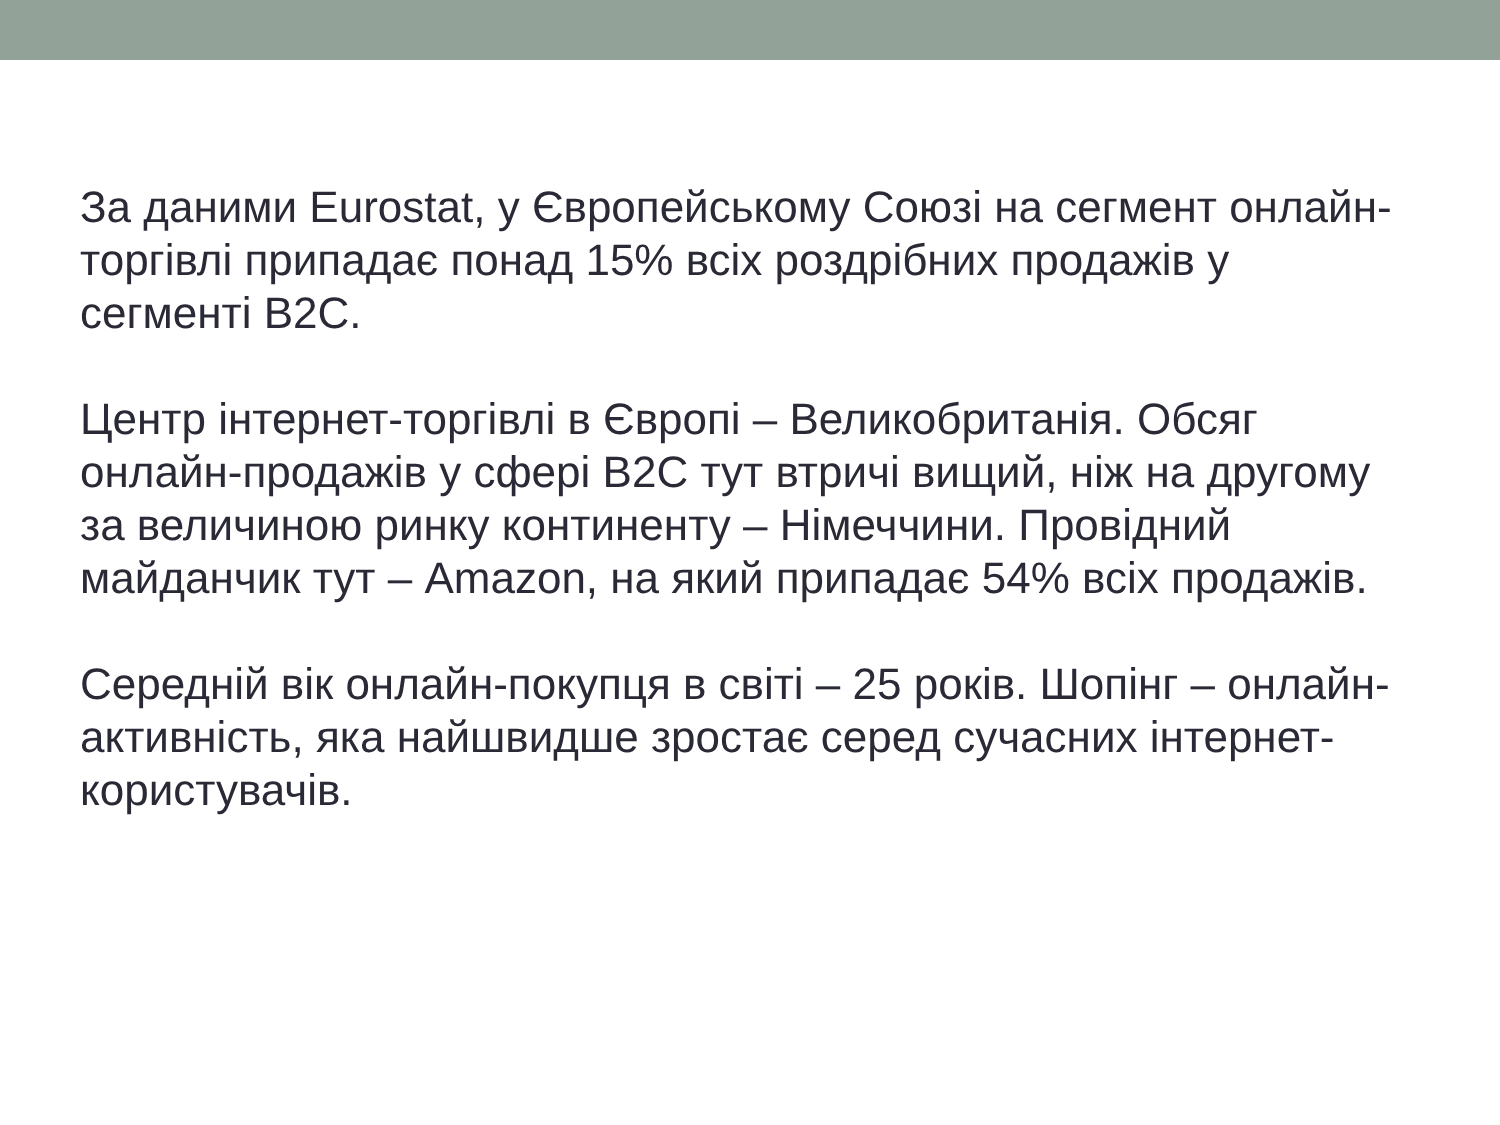За даними Eurostat, у Європейському Союзі на сегмент онлайн-торгівлі припадає понад 15% всіх роздрібних продажів у сегменті B2C.
Центр інтернет-торгівлі в Європі – Великобританія. Обсяг онлайн-продажів у сфері B2C тут втричі вищий, ніж на другому за величиною ринку континенту – Німеччини. Провідний майданчик тут – Amazon, на який припадає 54% всіх продажів.
Середній вік онлайн-покупця в світі – 25 років. Шопінг – онлайн-активність, яка найшвидше зростає серед сучасних інтернет-користувачів.